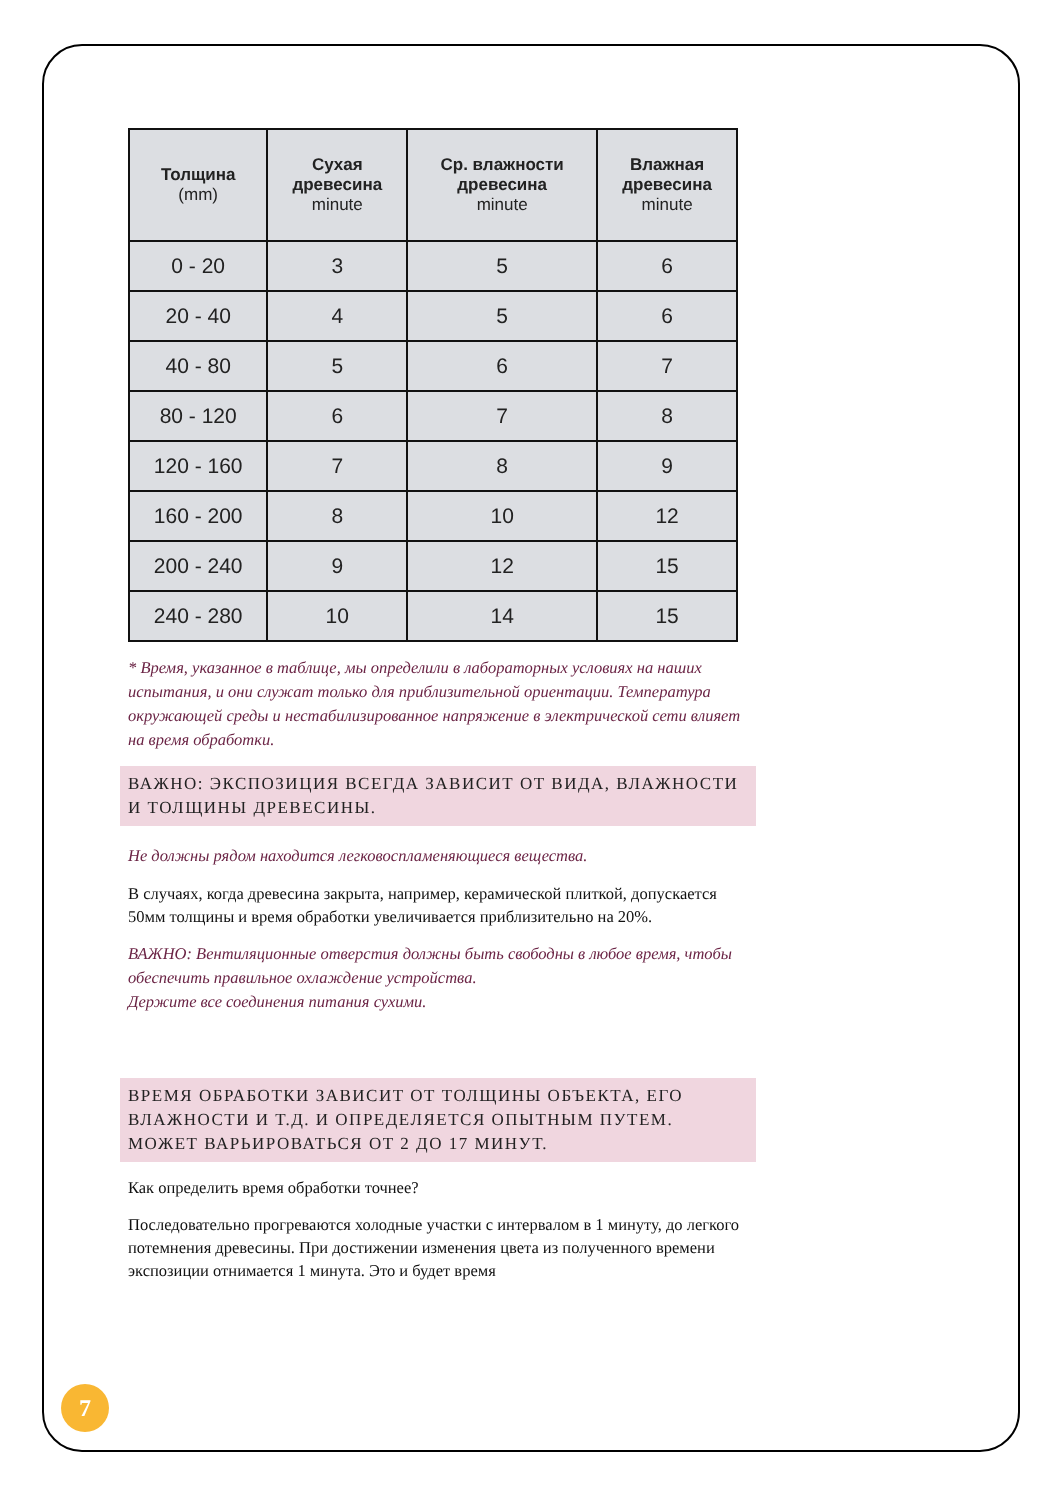| Толщина (mm) | Сухая древесина minute | Ср. влажности древесина minute | Влажная древесина minute |
| --- | --- | --- | --- |
| 0 - 20 | 3 | 5 | 6 |
| 20 - 40 | 4 | 5 | 6 |
| 40 - 80 | 5 | 6 | 7 |
| 80 - 120 | 6 | 7 | 8 |
| 120 - 160 | 7 | 8 | 9 |
| 160 - 200 | 8 | 10 | 12 |
| 200 - 240 | 9 | 12 | 15 |
| 240 - 280 | 10 | 14 | 15 |
* Время, указанное в таблице, мы определили в лабораторных условиях на наших испытания, и они служат только для приблизительной ориентации. Температура окружающей среды и нестабилизированное напряжение в электрической сети влияет на время обработки.
ВАЖНО: ЭКСПОЗИЦИЯ ВСЕГДА ЗАВИСИТ ОТ ВИДА, ВЛАЖНОСТИ И ТОЛЩИНЫ ДРЕВЕСИНЫ.
Не должны рядом находится легковоспламеняющиеся вещества.
В случаях, когда древесина закрыта, например, керамической плиткой, допускается 50мм толщины и время обработки увеличивается приблизительно на 20%.
ВАЖНО: Вентиляционные отверстия должны быть свободны в любое время, чтобы обеспечить правильное охлаждение устройства.
Держите все соединения питания сухими.
ВРЕМЯ ОБРАБОТКИ ЗАВИСИТ ОТ ТОЛЩИНЫ ОБЪЕКТА, ЕГО ВЛАЖНОСТИ И Т.Д. И ОПРЕДЕЛЯЕТСЯ ОПЫТНЫМ ПУТЕМ. МОЖЕТ ВАРЬИРОВАТЬСЯ ОТ 2 ДО 17 МИНУТ.
Как определить время обработки точнее?
Последовательно прогреваются холодные участки с интервалом в 1 минуту, до легкого потемнения древесины. При достижении изменения цвета из полученного времени экспозиции отнимается 1 минута. Это и будет время
7